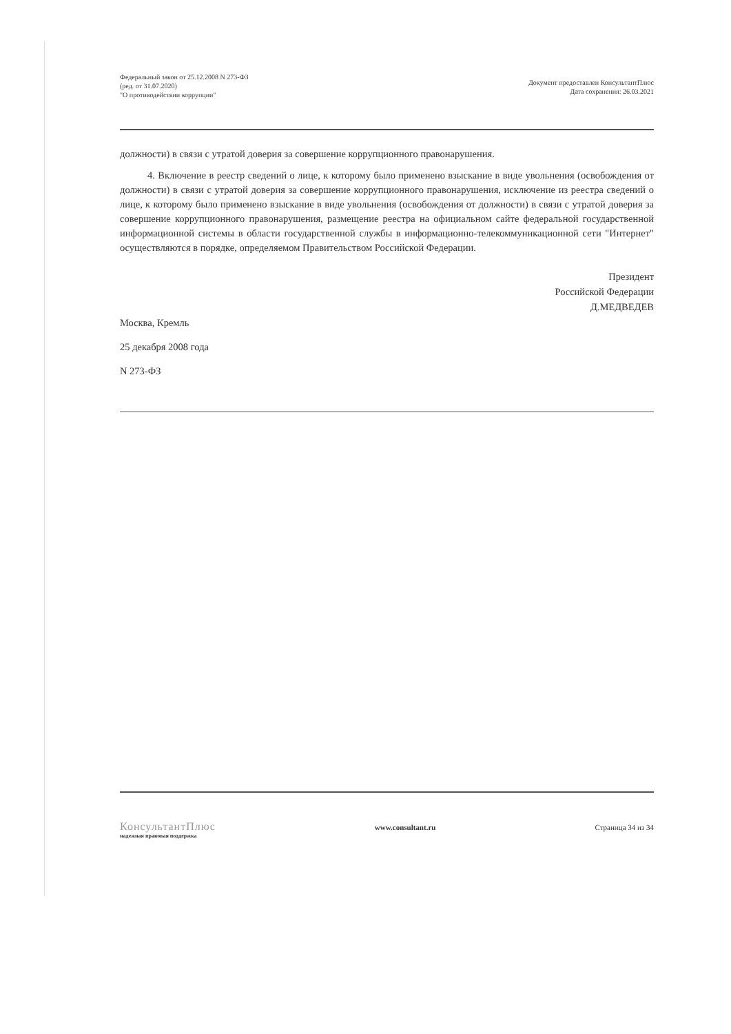Федеральный закон от 25.12.2008 N 273-ФЗ
(ред. от 31.07.2020)
"О противодействии коррупции"
Документ предоставлен КонсультантПлюс
Дата сохранения: 26.03.2021
должности) в связи с утратой доверия за совершение коррупционного правонарушения.
4. Включение в реестр сведений о лице, к которому было применено взыскание в виде увольнения (освобождения от должности) в связи с утратой доверия за совершение коррупционного правонарушения, исключение из реестра сведений о лице, к которому было применено взыскание в виде увольнения (освобождения от должности) в связи с утратой доверия за совершение коррупционного правонарушения, размещение реестра на официальном сайте федеральной государственной информационной системы в области государственной службы в информационно-телекоммуникационной сети "Интернет" осуществляются в порядке, определяемом Правительством Российской Федерации.
Президент
Российской Федерации
Д.МЕДВЕДЕВ
Москва, Кремль
25 декабря 2008 года
N 273-ФЗ
КонсультантПлюс
надежная правовая поддержка
www.consultant.ru Страница 34 из 34